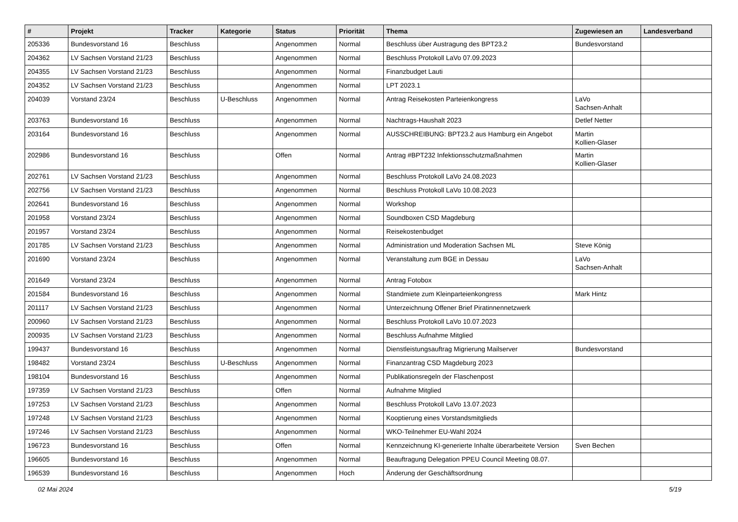| # | Projekt | Tracker | Kategorie | Status | Priorität | Thema | Zugewiesen an | Landesverband |
| --- | --- | --- | --- | --- | --- | --- | --- | --- |
| 205336 | Bundesvorstand 16 | Beschluss | | Angenommen | Normal | Beschluss über Austragung des BPT23.2 | Bundesvorstand | |
| 204362 | LV Sachsen Vorstand 21/23 | Beschluss | | Angenommen | Normal | Beschluss Protokoll LaVo 07.09.2023 | | |
| 204355 | LV Sachsen Vorstand 21/23 | Beschluss | | Angenommen | Normal | Finanzbudget Lauti | | |
| 204352 | LV Sachsen Vorstand 21/23 | Beschluss | | Angenommen | Normal | LPT 2023.1 | | |
| 204039 | Vorstand 23/24 | Beschluss | U-Beschluss | Angenommen | Normal | Antrag Reisekosten Parteienkongress | LaVo Sachsen-Anhalt | |
| 203763 | Bundesvorstand 16 | Beschluss | | Angenommen | Normal | Nachtrags-Haushalt 2023 | Detlef Netter | |
| 203164 | Bundesvorstand 16 | Beschluss | | Angenommen | Normal | AUSSCHREIBUNG: BPT23.2 aus Hamburg ein Angebot | Martin Kollien-Glaser | |
| 202986 | Bundesvorstand 16 | Beschluss | | Offen | Normal | Antrag #BPT232 Infektionsschutzmaßnahmen | Martin Kollien-Glaser | |
| 202761 | LV Sachsen Vorstand 21/23 | Beschluss | | Angenommen | Normal | Beschluss Protokoll LaVo 24.08.2023 | | |
| 202756 | LV Sachsen Vorstand 21/23 | Beschluss | | Angenommen | Normal | Beschluss Protokoll LaVo 10.08.2023 | | |
| 202641 | Bundesvorstand 16 | Beschluss | | Angenommen | Normal | Workshop | | |
| 201958 | Vorstand 23/24 | Beschluss | | Angenommen | Normal | Soundboxen CSD Magdeburg | | |
| 201957 | Vorstand 23/24 | Beschluss | | Angenommen | Normal | Reisekostenbudget | | |
| 201785 | LV Sachsen Vorstand 21/23 | Beschluss | | Angenommen | Normal | Administration und Moderation Sachsen ML | Steve König | |
| 201690 | Vorstand 23/24 | Beschluss | | Angenommen | Normal | Veranstaltung zum BGE in Dessau | LaVo Sachsen-Anhalt | |
| 201649 | Vorstand 23/24 | Beschluss | | Angenommen | Normal | Antrag Fotobox | | |
| 201584 | Bundesvorstand 16 | Beschluss | | Angenommen | Normal | Standmiete zum Kleinparteienkongress | Mark Hintz | |
| 201117 | LV Sachsen Vorstand 21/23 | Beschluss | | Angenommen | Normal | Unterzeichnung Offener Brief Piratinnennetzwerk | | |
| 200960 | LV Sachsen Vorstand 21/23 | Beschluss | | Angenommen | Normal | Beschluss Protokoll LaVo 10.07.2023 | | |
| 200935 | LV Sachsen Vorstand 21/23 | Beschluss | | Angenommen | Normal | Beschluss Aufnahme Mitglied | | |
| 199437 | Bundesvorstand 16 | Beschluss | | Angenommen | Normal | Dienstleistungsauftrag Migrierung Mailserver | Bundesvorstand | |
| 198482 | Vorstand 23/24 | Beschluss | U-Beschluss | Angenommen | Normal | Finanzantrag CSD Magdeburg 2023 | | |
| 198104 | Bundesvorstand 16 | Beschluss | | Angenommen | Normal | Publikationsregeln der Flaschenpost | | |
| 197359 | LV Sachsen Vorstand 21/23 | Beschluss | | Offen | Normal | Aufnahme Mitglied | | |
| 197253 | LV Sachsen Vorstand 21/23 | Beschluss | | Angenommen | Normal | Beschluss Protokoll LaVo 13.07.2023 | | |
| 197248 | LV Sachsen Vorstand 21/23 | Beschluss | | Angenommen | Normal | Kooptierung eines Vorstandsmitglieds | | |
| 197246 | LV Sachsen Vorstand 21/23 | Beschluss | | Angenommen | Normal | WKO-Teilnehmer EU-Wahl 2024 | | |
| 196723 | Bundesvorstand 16 | Beschluss | | Offen | Normal | Kennzeichnung KI-generierte Inhalte überarbeitete Version | Sven Bechen | |
| 196605 | Bundesvorstand 16 | Beschluss | | Angenommen | Normal | Beauftragung Delegation PPEU Council Meeting 08.07. | | |
| 196539 | Bundesvorstand 16 | Beschluss | | Angenommen | Hoch | Änderung der Geschäftsordnung | | |
02 Mai 2024 5/19